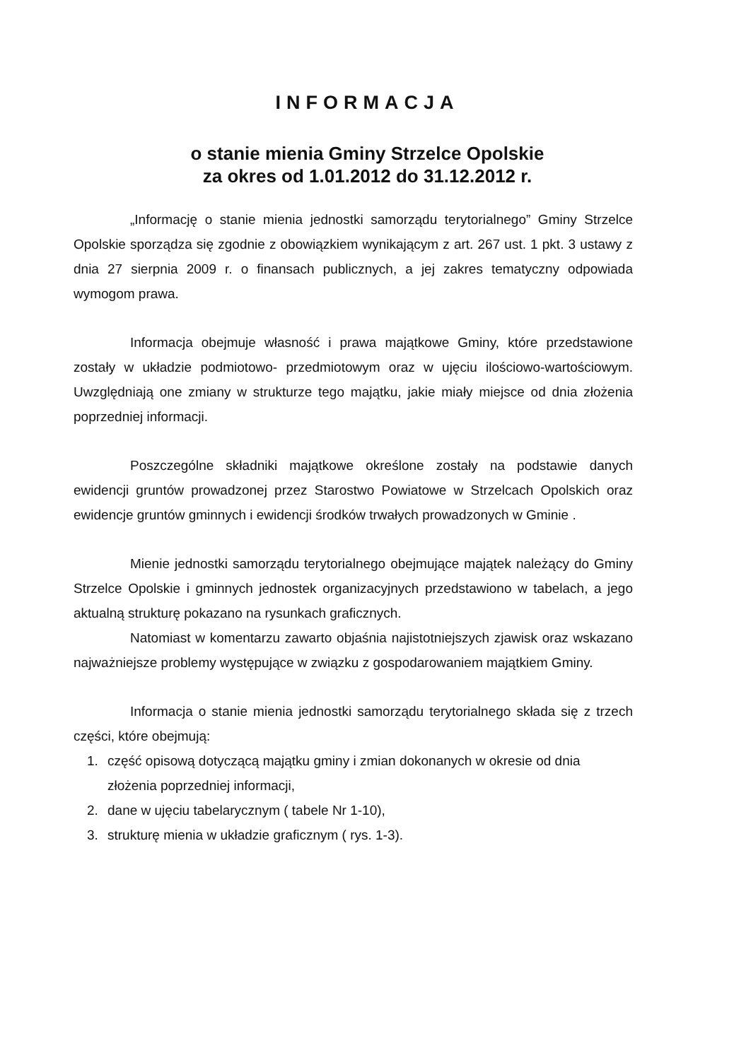INFORMACJA
o stanie mienia Gminy Strzelce Opolskie
za okres od 1.01.2012 do 31.12.2012 r.
„Informację o stanie mienia jednostki samorządu terytorialnego” Gminy Strzelce Opolskie sporządza się zgodnie z obowiązkiem wynikającym z art. 267 ust. 1 pkt. 3 ustawy z dnia 27 sierpnia 2009 r. o finansach publicznych, a jej zakres tematyczny odpowiada wymogom prawa.
Informacja obejmuje własność i prawa majątkowe Gminy, które przedstawione zostały w układzie podmiotowo- przedmiotowym oraz w ujęciu ilościowo-wartościowym. Uwzględniają one zmiany w strukturze tego majątku, jakie miały miejsce od dnia złożenia poprzedniej informacji.
Poszczególne składniki majątkowe określone zostały na podstawie danych ewidencji gruntów prowadzonej przez Starostwo Powiatowe w Strzelcach Opolskich oraz ewidencje gruntów gminnych i ewidencji środków trwałych prowadzonych w Gminie .
Mienie jednostki samorządu terytorialnego obejmujące majątek należący do Gminy Strzelce Opolskie i gminnych jednostek organizacyjnych przedstawiono w tabelach, a jego aktualną strukturę pokazano na rysunkach graficznych.
Natomiast w komentarzu zawarto objaśnia najistotniejszych zjawisk oraz wskazano najważniejsze problemy występujące w związku z gospodarowaniem majątkiem Gminy.
Informacja o stanie mienia jednostki samorządu terytorialnego składa się z trzech części, które obejmują:
1. część opisową dotyczącą majątku gminy i zmian dokonanych w okresie od dnia złożenia poprzedniej informacji,
2. dane w ujęciu tabelarycznym ( tabele Nr 1-10),
3. strukturę mienia w układzie graficznym ( rys. 1-3).